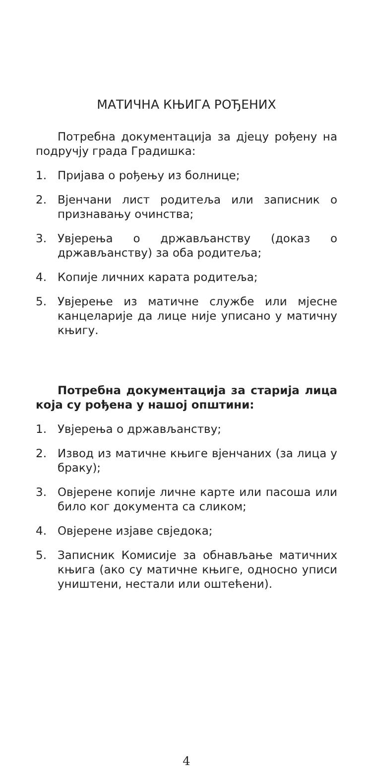МАТИЧНА КЊИГА РОЂЕНИХ
Потребна документација за дјецу рођену на подручју града Градишка:
1. Пријава о рођењу из болнице;
2. Вјенчани лист родитеља или записник о признавању очинства;
3. Увјерења о држављанству (доказ о држављанству) за оба родитеља;
4. Копије личних карата родитеља;
5. Увјерење из матичне службе или мјесне канцеларије да лице није уписано у матичну књигу.
Потребна документација за старија лица која су рођена у нашој општини:
1. Увјерења о држављанству;
2. Извод из матичне књиге вјенчаних (за лица у браку);
3. Овјерене копије личне карте или пасоша или било ког документа са сликом;
4. Овјерене изјаве свједока;
5. Записник Комисије за обнављање матичних књига (ако су матичне књиге, односно уписи уништени, нестали или оштећени).
4